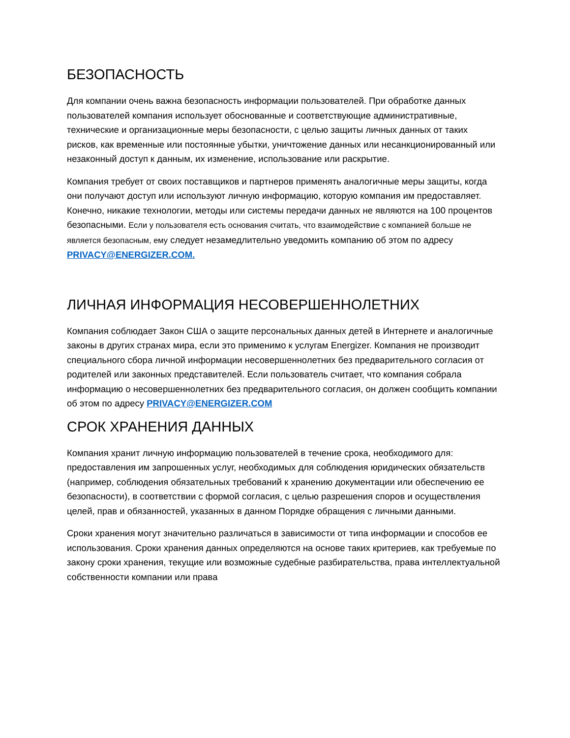БЕЗОПАСНОСТЬ
Для компании очень важна безопасность информации пользователей. При обработке данных пользователей компания использует обоснованные и соответствующие административные, технические и организационные меры безопасности, с целью защиты личных данных от таких рисков, как временные или постоянные убытки, уничтожение данных или несанкционированный или незаконный доступ к данным, их изменение, использование или раскрытие.
Компания требует от своих поставщиков и партнеров применять аналогичные меры защиты, когда они получают доступ или используют личную информацию, которую компания им предоставляет. Конечно, никакие технологии, методы или системы передачи данных не являются на 100 процентов безопасными. Если у пользователя есть основания считать, что взаимодействие с компанией больше не является безопасным, ему следует незамедлительно уведомить компанию об этом по адресу PRIVACY@ENERGIZER.COM.
ЛИЧНАЯ ИНФОРМАЦИЯ НЕСОВЕРШЕННОЛЕТНИХ
Компания соблюдает Закон США о защите персональных данных детей в Интернете и аналогичные законы в других странах мира, если это применимо к услугам Energizer. Компания не производит специального сбора личной информации несовершеннолетних без предварительного согласия от родителей или законных представителей. Если пользователь считает, что компания собрала информацию о несовершеннолетних без предварительного согласия, он должен сообщить компании об этом по адресу PRIVACY@ENERGIZER.COM
СРОК ХРАНЕНИЯ ДАННЫХ
Компания хранит личную информацию пользователей в течение срока, необходимого для: предоставления им запрошенных услуг, необходимых для соблюдения юридических обязательств (например, соблюдения обязательных требований к хранению документации или обеспечению ее безопасности), в соответствии с формой согласия, с целью разрешения споров и осуществления целей, прав и обязанностей, указанных в данном Порядке обращения с личными данными.
Сроки хранения могут значительно различаться в зависимости от типа информации и способов ее использования. Сроки хранения данных определяются на основе таких критериев, как требуемые по закону сроки хранения, текущие или возможные судебные разбирательства, права интеллектуальной собственности компании или права